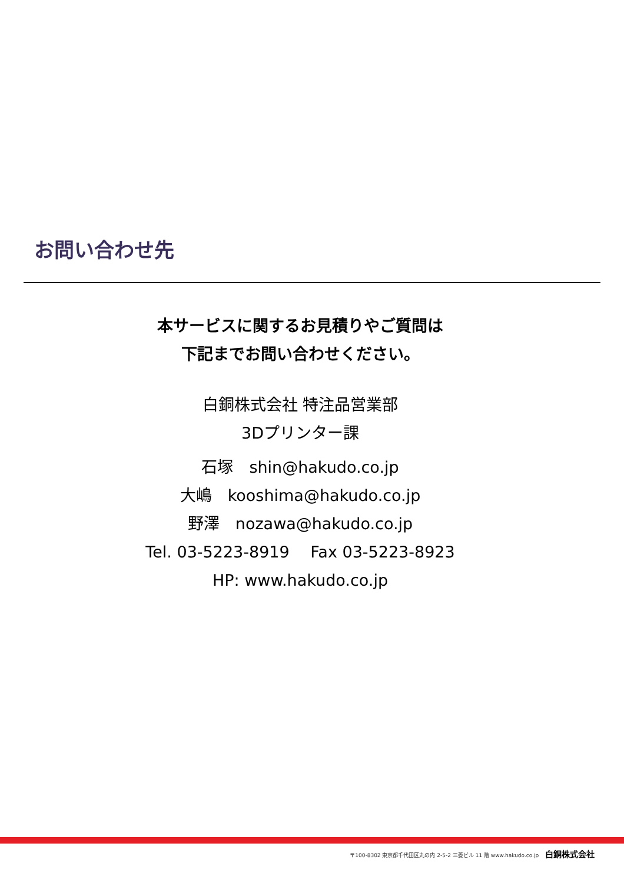お問い合わせ先
本サービスに関するお見積りやご質問は
下記までお問い合わせください。
白銅株式会社 特注品営業部
3Dプリンター課
石塚　shin@hakudo.co.jp
大嶋　kooshima@hakudo.co.jp
野澤　nozawa@hakudo.co.jp
Tel. 03-5223-8919　 Fax 03-5223-8923
HP: www.hakudo.co.jp
〒100-8302 東京都千代田区丸の内 2-5-2 三菱ビル 11 階 www.hakudo.co.jp 白銅株式会社